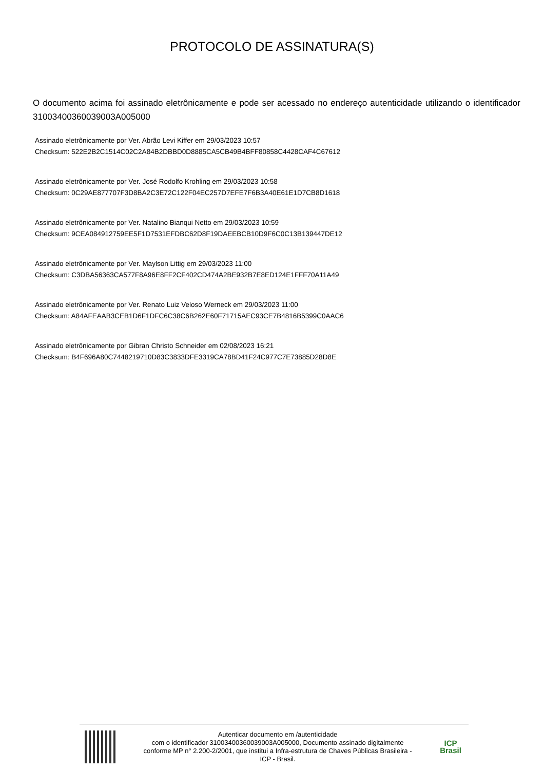PROTOCOLO DE ASSINATURA(S)
O documento acima foi assinado eletrônicamente e pode ser acessado no endereço autenticidade utilizando o identificador 310034003600390​03A005000
Assinado eletrônicamente por Ver. Abrão Levi Kiffer em 29/03/2023 10:57
Checksum: 522E2B2C1514C02C2A84B2DBBD0D8885CA5CB49B4BFF80858C4428CAF4C67612
Assinado eletrônicamente por Ver. José Rodolfo Krohling em 29/03/2023 10:58
Checksum: 0C29AE877707F3D8BA2C3E72C122F04EC257D7EFE7F6B3A40E61E1D7CB8D1618
Assinado eletrônicamente por Ver. Natalino Bianqui Netto em 29/03/2023 10:59
Checksum: 9CEA084912759EE5F1D7531EFDBC62D8F19DAEEBCB10D9F6C0C13B139447DE12
Assinado eletrônicamente por Ver. Maylson Littig em 29/03/2023 11:00
Checksum: C3DBA56363CA577F8A96E8FF2CF402CD474A2BE932B7E8ED124E1FFF70A11A49
Assinado eletrônicamente por Ver. Renato Luiz Veloso Werneck em 29/03/2023 11:00
Checksum: A84AFEAAB3CEB1D6F1DFC6C38C6B262E60F71715AEC93CE7B4816B5399C0AAC6
Assinado eletrônicamente por Gibran Christo Schneider em 02/08/2023 16:21
Checksum: B4F696A80C7448219710D83C3833DFE3319CA78BD41F24C977C7E73885D28D8E
Autenticar documento em /autenticidade
com o identificador 310034003600390​03A005000, Documento assinado digitalmente
conforme MP n° 2.200-2/2001, que institui a Infra-estrutura de Chaves Públicas Brasileira -
ICP - Brasil.
ICP
Brasil